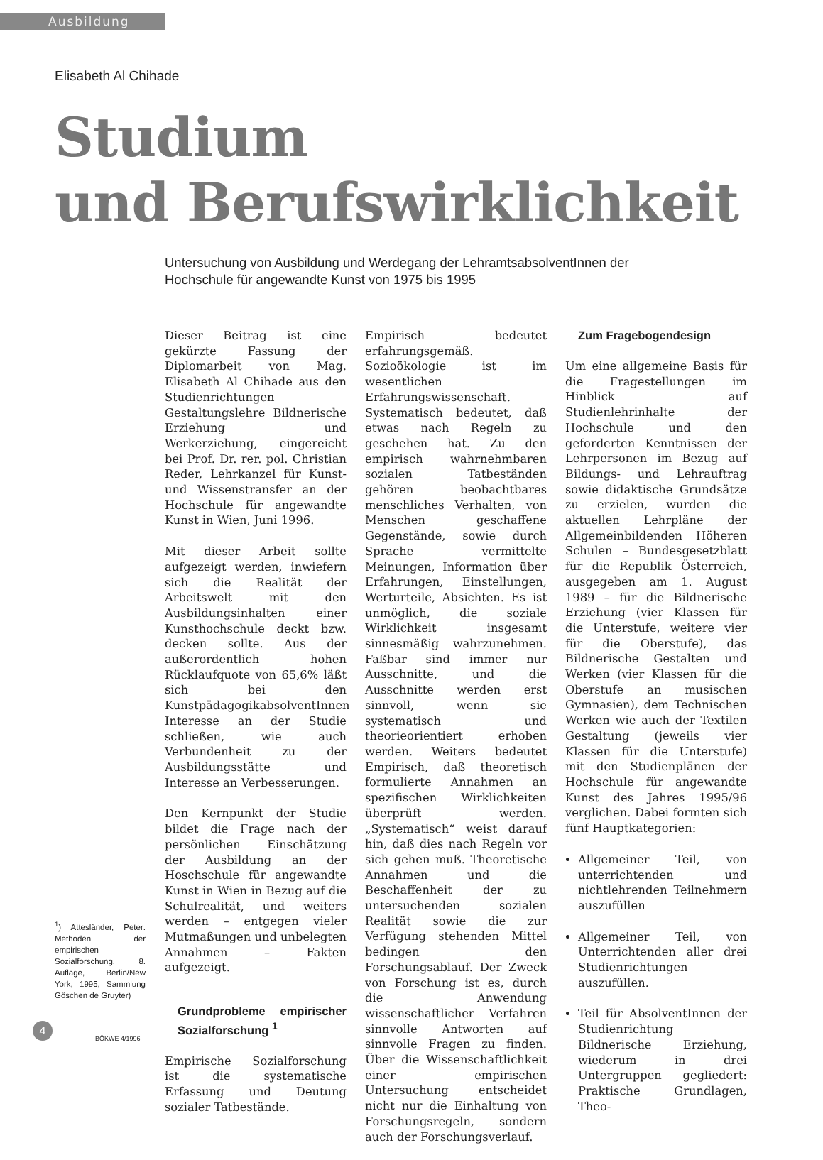Ausbildung
Elisabeth Al Chihade
Studium
und Berufswirklichkeit
Untersuchung von Ausbildung und Werdegang der LehramtsabsolventInnen der
Hochschule für angewandte Kunst von 1975 bis 1995
Dieser Beitrag ist eine gekürzte Fassung der Diplomarbeit von Mag. Elisabeth Al Chihade aus den Studienrichtungen Gestaltungslehre Bildnerische Erziehung und Werkerziehung, eingereicht bei Prof. Dr. rer. pol. Christian Reder, Lehrkanzel für Kunst- und Wissenstransfer an der Hochschule für angewandte Kunst in Wien, Juni 1996.
Mit dieser Arbeit sollte aufgezeigt werden, inwiefern sich die Realität der Arbeitswelt mit den Ausbildungsinhalten einer Kunsthochschule deckt bzw. decken sollte. Aus der außerordentlich hohen Rücklaufquote von 65,6% läßt sich bei den KunstpädagogikabsolventInnen Interesse an der Studie schließen, wie auch Verbundenheit zu der Ausbildungsstätte und Interesse an Verbesserungen.
Den Kernpunkt der Studie bildet die Frage nach der persönlichen Einschätzung der Ausbildung an der Hoschschule für angewandte Kunst in Wien in Bezug auf die Schulrealität, und weiters werden – entgegen vieler Mutmaßungen und unbelegten Annahmen – Fakten aufgezeigt.
Grundprobleme empirischer Sozialforschung <sup>1</sup>
Empirische Sozialforschung ist die systematische Erfassung und Deutung sozialer Tatbestände.
Empirisch bedeutet erfahrungsgemäß. Sozioökologie ist im wesentlichen Erfahrungswissenschaft. Systematisch bedeutet, daß etwas nach Regeln zu geschehen hat. Zu den empirisch wahrnehmbaren sozialen Tatbeständen gehören beobachtbares menschliches Verhalten, von Menschen geschaffene Gegenstände, sowie durch Sprache vermittelte Meinungen, Information über Erfahrungen, Einstellungen, Werturteile, Absichten. Es ist unmöglich, die soziale Wirklichkeit insgesamt sinnesmäßig wahrzunehmen. Faßbar sind immer nur Ausschnitte, und die Ausschnitte werden erst sinnvoll, wenn sie systematisch und theorieorientiert erhoben werden. Weiters bedeutet Empirisch, daß theoretisch formulierte Annahmen an spezifischen Wirklichkeiten überprüft werden. „Systematisch“ weist darauf hin, daß dies nach Regeln vor sich gehen muß. Theoretische Annahmen und die Beschaffenheit der zu untersuchenden sozialen Realität sowie die zur Verfügung stehenden Mittel bedingen den Forschungsablauf. Der Zweck von Forschung ist es, durch die Anwendung wissenschaftlicher Verfahren sinnvolle Antworten auf sinnvolle Fragen zu finden. Über die Wissenschaftlichkeit einer empirischen Untersuchung entscheidet nicht nur die Einhaltung von Forschungsregeln, sondern auch der Forschungsverlauf.
Zum Fragebogendesign
Um eine allgemeine Basis für die Fragestellungen im Hinblick auf Studienlehrinhalte der Hochschule und den geforderten Kenntnissen der Lehrpersonen im Bezug auf Bildungs- und Lehrauftrag sowie didaktische Grundsätze zu erzielen, wurden die aktuellen Lehrpläne der Allgemeinbildenden Höheren Schulen – Bundesgesetzblatt für die Republik Österreich, ausgegeben am 1. August 1989 – für die Bildnerische Erziehung (vier Klassen für die Unterstufe, weitere vier für die Oberstufe), das Bildnerische Gestalten und Werken (vier Klassen für die Oberstufe an musischen Gymnasien), dem Technischen Werken wie auch der Textilen Gestaltung (jeweils vier Klassen für die Unterstufe) mit den Studienplänen der Hochschule für angewandte Kunst des Jahres 1995/96 verglichen. Dabei formten sich fünf Hauptkategorien:
Allgemeiner Teil, von unterrichtenden und nichtlehrenden Teilnehmern auszufüllen
Allgemeiner Teil, von Unterrichtenden aller drei Studienrichtungen auszufüllen.
Teil für AbsolventInnen der Studienrichtung Bildnerische Erziehung, wiederum in drei Untergruppen gegliedert: Praktische Grundlagen, Theo-
<sup>1</sup>) Atteslânder, Peter: Methoden der empirischen Sozialforschung. 8. Auflage, Berlin/New York, 1995, Sammlung Göschen de Gruyter)
4
BÖKWE 4/1996